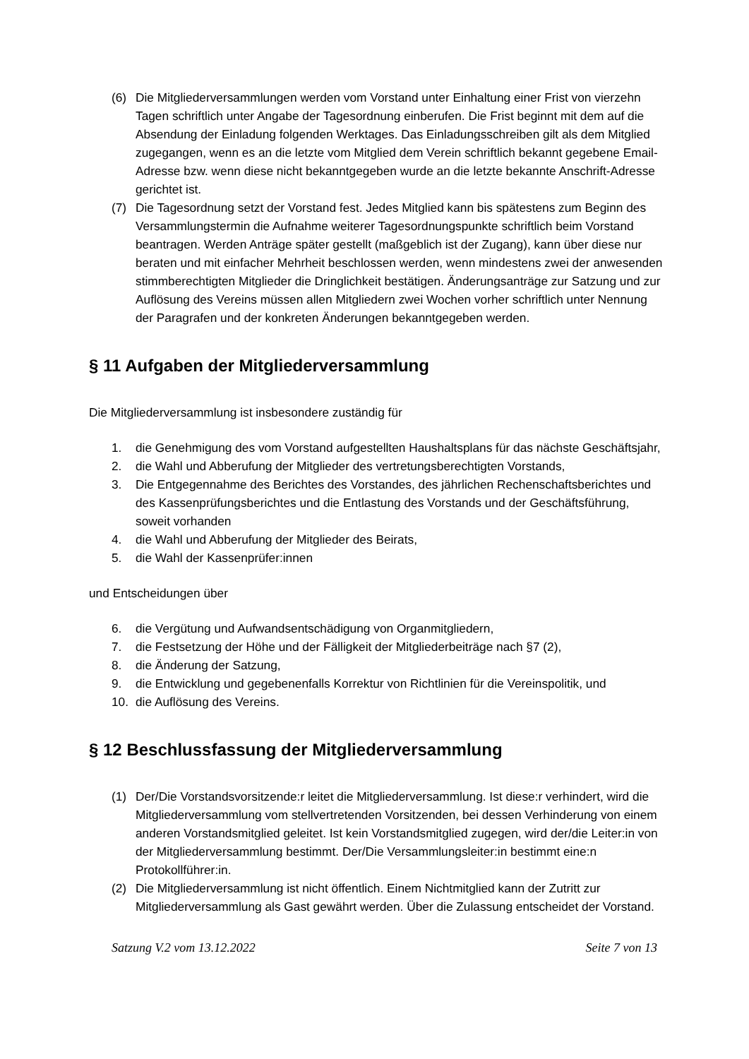(6) Die Mitgliederversammlungen werden vom Vorstand unter Einhaltung einer Frist von vierzehn Tagen schriftlich unter Angabe der Tagesordnung einberufen. Die Frist beginnt mit dem auf die Absendung der Einladung folgenden Werktages. Das Einladungsschreiben gilt als dem Mitglied zugegangen, wenn es an die letzte vom Mitglied dem Verein schriftlich bekannt gegebene Email-Adresse bzw. wenn diese nicht bekanntgegeben wurde an die letzte bekannte Anschrift-Adresse gerichtet ist.
(7) Die Tagesordnung setzt der Vorstand fest. Jedes Mitglied kann bis spätestens zum Beginn des Versammlungstermin die Aufnahme weiterer Tagesordnungspunkte schriftlich beim Vorstand beantragen. Werden Anträge später gestellt (maßgeblich ist der Zugang), kann über diese nur beraten und mit einfacher Mehrheit beschlossen werden, wenn mindestens zwei der anwesenden stimmberechtigten Mitglieder die Dringlichkeit bestätigen. Änderungsanträge zur Satzung und zur Auflösung des Vereins müssen allen Mitgliedern zwei Wochen vorher schriftlich unter Nennung der Paragrafen und der konkreten Änderungen bekanntgegeben werden.
§ 11 Aufgaben der Mitgliederversammlung
Die Mitgliederversammlung ist insbesondere zuständig für
1. die Genehmigung des vom Vorstand aufgestellten Haushaltsplans für das nächste Geschäftsjahr,
2. die Wahl und Abberufung der Mitglieder des vertretungsberechtigten Vorstands,
3. Die Entgegennahme des Berichtes des Vorstandes, des jährlichen Rechenschaftsberichtes und des Kassenprüfungsberichtes und die Entlastung des Vorstands und der Geschäftsführung, soweit vorhanden
4. die Wahl und Abberufung der Mitglieder des Beirats,
5. die Wahl der Kassenprüfer:innen
und Entscheidungen über
6. die Vergütung und Aufwandsentschädigung von Organmitgliedern,
7. die Festsetzung der Höhe und der Fälligkeit der Mitgliederbeiträge nach §7 (2),
8. die Änderung der Satzung,
9. die Entwicklung und gegebenenfalls Korrektur von Richtlinien für die Vereinspolitik, und
10. die Auflösung des Vereins.
§ 12 Beschlussfassung der Mitgliederversammlung
(1) Der/Die Vorstandsvorsitzende:r leitet die Mitgliederversammlung. Ist diese:r verhindert, wird die Mitgliederversammlung vom stellvertretenden Vorsitzenden, bei dessen Verhinderung von einem anderen Vorstandsmitglied geleitet. Ist kein Vorstandsmitglied zugegen, wird der/die Leiter:in von der Mitgliederversammlung bestimmt. Der/Die Versammlungsleiter:in bestimmt eine:n Protokollführer:in.
(2) Die Mitgliederversammlung ist nicht öffentlich. Einem Nichtmitglied kann der Zutritt zur Mitgliederversammlung als Gast gewährt werden. Über die Zulassung entscheidet der Vorstand.
Satzung V.2 vom 13.12.2022 Seite 7 von 13